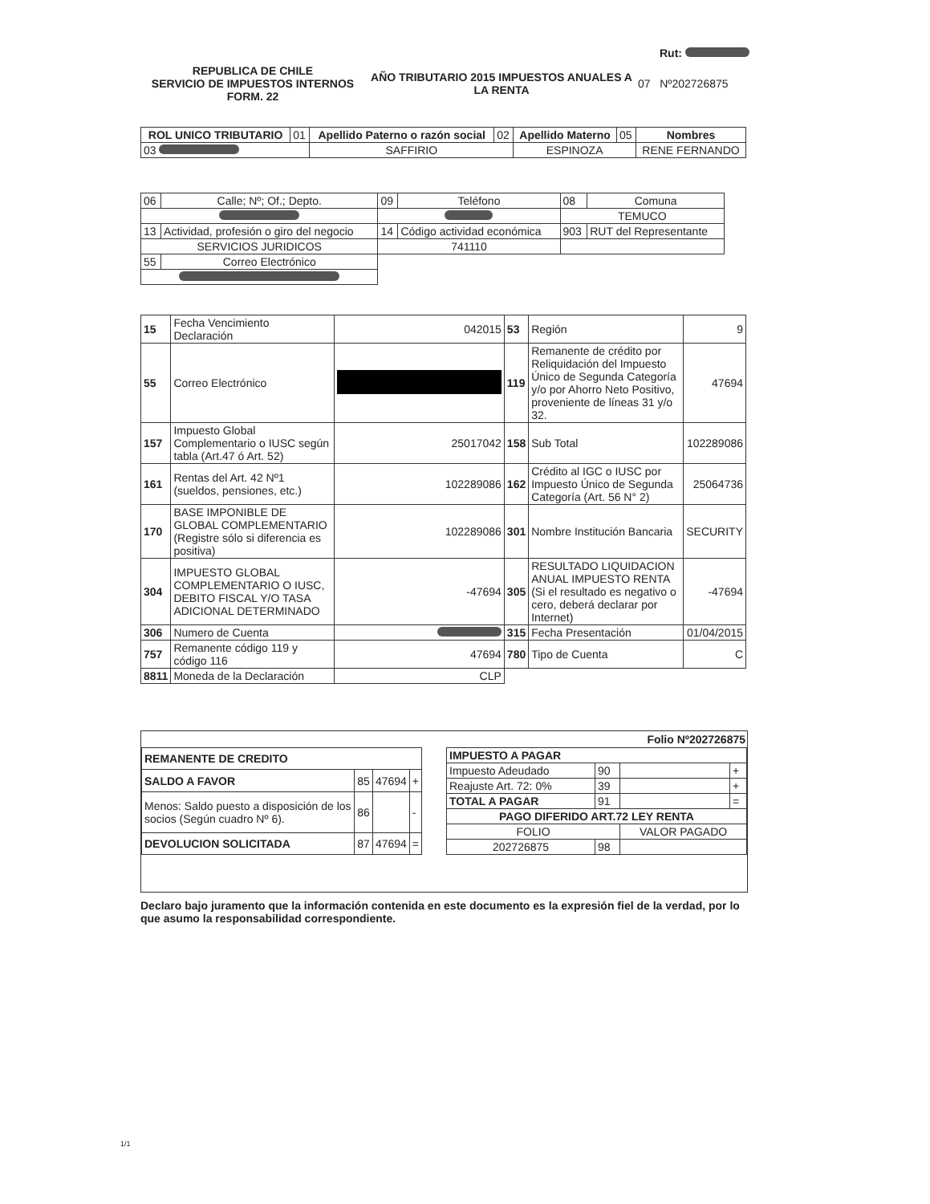Rut:
REPUBLICA DE CHILE
SERVICIO DE IMPUESTOS INTERNOS
FORM. 22
AÑO TRIBUTARIO 2015 IMPUESTOS ANUALES A LA RENTA
07 Nº202726875
| ROL UNICO TRIBUTARIO | 01 | Apellido Paterno o razón social | 02 | Apellido Materno | 05 | Nombres |
| 03 | | SAFFIRIO | | ESPINOZA | | RENE FERNANDO |
| 06 | Calle; Nº; Of.; Depto. | 09 | Teléfono | 08 | Comuna |
| | | | | TEMUCO | |
| 13 | Actividad, profesión o giro del negocio | 14 | Código actividad económica | 903 | RUT del Representante |
| SERVICIOS JURIDICOS | | 741110 | | | |
| 55 | Correo Electrónico | | | | |
| 15 | Fecha Vencimiento Declaración | 042015 | 53 | Región | 9 |
| 55 | Correo Electrónico | | 119 | Remanente de crédito por Reliquidación del Impuesto Único de Segunda Categoría y/o por Ahorro Neto Positivo, proveniente de líneas 31 y/o 32. | 47694 |
| 157 | Impuesto Global Complementario o IUSC según tabla (Art.47 ó Art. 52) | 25017042 | 158 | Sub Total | 102289086 |
| 161 | Rentas del Art. 42 Nº1 (sueldos, pensiones, etc.) | 102289086 | 162 | Crédito al IGC o IUSC por Impuesto Único de Segunda Categoría (Art. 56 N° 2) | 25064736 |
| 170 | BASE IMPONIBLE DE GLOBAL COMPLEMENTARIO (Registre sólo si diferencia es positiva) | 102289086 | 301 | Nombre Institución Bancaria | SECURITY |
| 304 | IMPUESTO GLOBAL COMPLEMENTARIO O IUSC, DEBITO FISCAL Y/O TASA ADICIONAL DETERMINADO | -47694 | 305 | RESULTADO LIQUIDACION ANUAL IMPUESTO RENTA (Si el resultado es negativo o cero, deberá declarar por Internet) | -47694 |
| 306 | Numero de Cuenta | | 315 | Fecha Presentación | 01/04/2015 |
| 757 | Remanente código 119 y código 116 | 47694 | 780 | Tipo de Cuenta | C |
| 8811 | Moneda de la Declaración | CLP | | | |
Folio Nº202726875
| REMANENTE DE CREDITO | | | |
| SALDO A FAVOR | 85 | 47694 | + |
| Menos: Saldo puesto a disposición de los socios (Según cuadro Nº 6). | 86 | | - |
| DEVOLUCION SOLICITADA | 87 | 47694 | = |
| IMPUESTO A PAGAR | | | |
| Impuesto Adeudado | 90 | | + |
| Reajuste Art. 72: 0% | 39 | | + |
| TOTAL A PAGAR | 91 | | = |
| PAGO DIFERIDO ART.72 LEY RENTA | | | |
| FOLIO | | VALOR PAGADO | |
| 202726875 | 98 | | |
Declaro bajo juramento que la información contenida en este documento es la expresión fiel de la verdad, por lo que asumo la responsabilidad correspondiente.
1/1